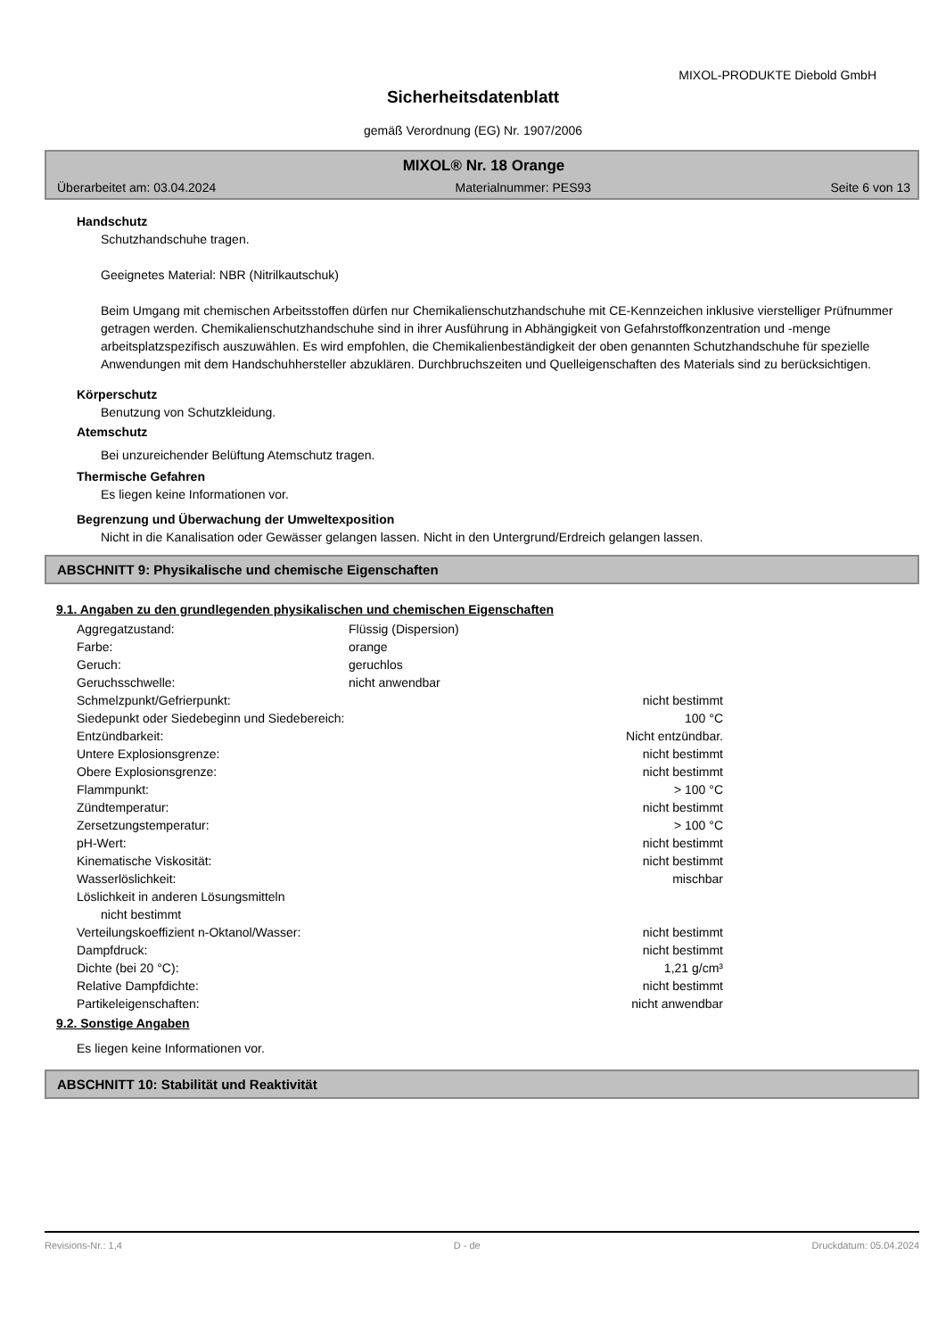MIXOL-PRODUKTE Diebold GmbH
Sicherheitsdatenblatt
gemäß Verordnung (EG) Nr. 1907/2006
MIXOL® Nr. 18 Orange
Überarbeitet am: 03.04.2024 Materialnummer: PES93 Seite 6 von 13
Handschutz
Schutzhandschuhe tragen.
Geeignetes Material: NBR (Nitrilkautschuk)
Beim Umgang mit chemischen Arbeitsstoffen dürfen nur Chemikalienschutzhandschuhe mit CE-Kennzeichen inklusive vierstelliger Prüfnummer getragen werden. Chemikalienschutzhandschuhe sind in ihrer Ausführung in Abhängigkeit von Gefahrstoffkonzentration und -menge arbeitsplatzspezifisch auszuwählen. Es wird empfohlen, die Chemikalienbeständigkeit der oben genannten Schutzhandschuhe für spezielle Anwendungen mit dem Handschuhhersteller abzuklären. Durchbruchszeiten und Quelleigenschaften des Materials sind zu berücksichtigen.
Körperschutz
Benutzung von Schutzkleidung.
Atemschutz
Bei unzureichender Belüftung Atemschutz tragen.
Thermische Gefahren
Es liegen keine Informationen vor.
Begrenzung und Überwachung der Umweltexposition
Nicht in die Kanalisation oder Gewässer gelangen lassen. Nicht in den Untergrund/Erdreich gelangen lassen.
ABSCHNITT 9: Physikalische und chemische Eigenschaften
9.1. Angaben zu den grundlegenden physikalischen und chemischen Eigenschaften
| Aggregatzustand: | Flüssig (Dispersion) | |
| Farbe: | orange | |
| Geruch: | geruchlos | |
| Geruchsschwelle: | nicht anwendbar | |
| Schmelzpunkt/Gefrierpunkt: | nicht bestimmt | |
| Siedepunkt oder Siedebeginn und Siedebereich: | 100 °C | |
| Entzündbarkeit: | Nicht entzündbar. | |
| Untere Explosionsgrenze: | nicht bestimmt | |
| Obere Explosionsgrenze: | nicht bestimmt | |
| Flammpunkt: | > 100 °C | |
| Zündtemperatur: | nicht bestimmt | |
| Zersetzungstemperatur: | > 100 °C | |
| pH-Wert: | nicht bestimmt | |
| Kinematische Viskosität: | nicht bestimmt | |
| Wasserlöslichkeit: | mischbar | |
| Löslichkeit in anderen Lösungsmitteln nicht bestimmt | | |
| Verteilungskoeffizient n-Oktanol/Wasser: | nicht bestimmt | |
| Dampfdruck: | nicht bestimmt | |
| Dichte (bei 20 °C): | 1,21 g/cm³ | |
| Relative Dampfdichte: | nicht bestimmt | |
| Partikeleigenschaften: | nicht anwendbar | |
9.2. Sonstige Angaben
Es liegen keine Informationen vor.
ABSCHNITT 10: Stabilität und Reaktivität
Revisions-Nr.: 1,4 D - de Druckdatum: 05.04.2024